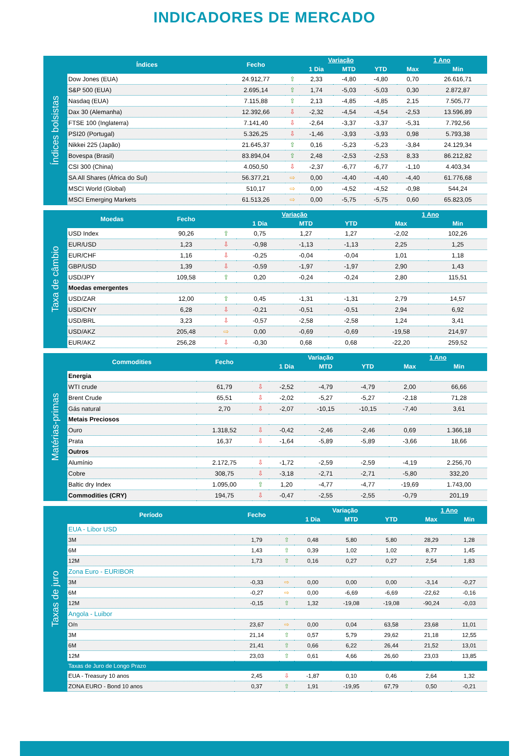INDICADORES DE MERCADO
Índices bolsistas
| Índices | Fecho | Variação | | | | 1 Ano | |
| --- | --- | --- | --- | --- | --- | --- | --- |
| | | | 1 Dia | MTD | YTD | Max | Min |
| Dow Jones (EUA) | 24.912,77 | ⇧ | 2,33 | -4,80 | -4,80 | 0,70 | 26.616,71 |
| S&P 500 (EUA) | 2.695,14 | ⇧ | 1,74 | -5,03 | -5,03 | 0,30 | 2.872,87 |
| Nasdaq (EUA) | 7.115,88 | ⇧ | 2,13 | -4,85 | -4,85 | 2,15 | 7.505,77 |
| Dax 30 (Alemanha) | 12.392,66 | ⇩ | -2,32 | -4,54 | -4,54 | -2,53 | 13.596,89 |
| FTSE 100 (Inglaterra) | 7.141,40 | ⇩ | -2,64 | -3,37 | -3,37 | -5,31 | 7.792,56 |
| PSI20 (Portugal) | 5.326,25 | ⇩ | -1,46 | -3,93 | -3,93 | 0,98 | 5.793,38 |
| Nikkei 225 (Japão) | 21.645,37 | ⇧ | 0,16 | -5,23 | -5,23 | -3,84 | 24.129,34 |
| Bovespa (Brasil) | 83.894,04 | ⇧ | 2,48 | -2,53 | -2,53 | 8,33 | 86.212,82 |
| CSI 300 (China) | 4.050,50 | ⇩ | -2,37 | -6,77 | -6,77 | -1,10 | 4.403,34 |
| SA All Shares (África do Sul) | 56.377,21 | ⇨ | 0,00 | -4,40 | -4,40 | -4,40 | 61.776,68 |
| MSCI World (Global) | 510,17 | ⇨ | 0,00 | -4,52 | -4,52 | -0,98 | 544,24 |
| MSCI Emerging Markets | 61.513,26 | ⇨ | 0,00 | -5,75 | -5,75 | 0,60 | 65.823,05 |
Taxa de câmbio
| Moedas | Fecho | Variação | | | | 1 Ano | |
| --- | --- | --- | --- | --- | --- | --- | --- |
| | | | 1 Dia | MTD | YTD | Max | Min |
| USD Index | 90,26 | ⇧ | 0,75 | 1,27 | 1,27 | -2,02 | 102,26 |
| EUR/USD | 1,23 | ⇩ | -0,98 | -1,13 | -1,13 | 2,25 | 1,25 |
| EUR/CHF | 1,16 | ⇩ | -0,25 | -0,04 | -0,04 | 1,01 | 1,18 |
| GBP/USD | 1,39 | ⇩ | -0,59 | -1,97 | -1,97 | 2,90 | 1,43 |
| USD/JPY | 109,58 | ⇧ | 0,20 | -0,24 | -0,24 | 2,80 | 115,51 |
| Moedas emergentes | | | | | | | |
| USD/ZAR | 12,00 | ⇧ | 0,45 | -1,31 | -1,31 | 2,79 | 14,57 |
| USD/CNY | 6,28 | ⇩ | -0,21 | -0,51 | -0,51 | 2,94 | 6,92 |
| USD/BRL | 3,23 | ⇩ | -0,57 | -2,58 | -2,58 | 1,24 | 3,41 |
| USD/AKZ | 205,48 | ⇨ | 0,00 | -0,69 | -0,69 | -19,58 | 214,97 |
| EUR/AKZ | 256,28 | ⇩ | -0,30 | 0,68 | 0,68 | -22,20 | 259,52 |
Matérias-primas
| Commodities | Fecho | Variação | | | | 1 Ano | |
| --- | --- | --- | --- | --- | --- | --- | --- |
| | | | 1 Dia | MTD | YTD | Max | Min |
| Energia | | | | | | | |
| WTI crude | 61,79 | ⇩ | -2,52 | -4,79 | -4,79 | 2,00 | 66,66 |
| Brent Crude | 65,51 | ⇩ | -2,02 | -5,27 | -5,27 | -2,18 | 71,28 |
| Gás natural | 2,70 | ⇩ | -2,07 | -10,15 | -10,15 | -7,40 | 3,61 |
| Metais Preciosos | | | | | | | |
| Ouro | 1.318,52 | ⇩ | -0,42 | -2,46 | -2,46 | 0,69 | 1.366,18 |
| Prata | 16,37 | ⇩ | -1,64 | -5,89 | -5,89 | -3,66 | 18,66 |
| Outros | | | | | | | |
| Alumínio | 2.172,75 | ⇩ | -1,72 | -2,59 | -2,59 | -4,19 | 2.256,70 |
| Cobre | 308,75 | ⇩ | -3,18 | -2,71 | -2,71 | -5,80 | 332,20 |
| Baltic dry Index | 1.095,00 | ⇧ | 1,20 | -4,77 | -4,77 | -19,69 | 1.743,00 |
| Commodities (CRY) | 194,75 | ⇩ | -0,47 | -2,55 | -2,55 | -0,79 | 201,19 |
Taxas de juro
| Período | Fecho | Variação | | | | 1 Ano | |
| --- | --- | --- | --- | --- | --- | --- | --- |
| | | | 1 Dia | MTD | YTD | Max | Min |
| EUA - Libor USD | | | | | | | |
| 3M | 1,79 | ⇧ | 0,48 | 5,80 | 5,80 | 28,29 | 1,28 |
| 6M | 1,43 | ⇧ | 0,39 | 1,02 | 1,02 | 8,77 | 1,45 |
| 12M | 1,73 | ⇧ | 0,16 | 0,27 | 0,27 | 2,54 | 1,83 |
| Zona Euro - EURIBOR | | | | | | | |
| 3M | -0,33 | ⇨ | 0,00 | 0,00 | 0,00 | -3,14 | -0,27 |
| 6M | -0,27 | ⇨ | 0,00 | -6,69 | -6,69 | -22,62 | -0,16 |
| 12M | -0,15 | ⇧ | 1,32 | -19,08 | -19,08 | -90,24 | -0,03 |
| Angola - Luibor | | | | | | | |
| O/n | 23,67 | ⇨ | 0,00 | 0,04 | 63,58 | 23,68 | 11,01 |
| 3M | 21,14 | ⇧ | 0,57 | 5,79 | 29,62 | 21,18 | 12,55 |
| 6M | 21,41 | ⇧ | 0,66 | 6,22 | 26,44 | 21,52 | 13,01 |
| 12M | 23,03 | ⇧ | 0,61 | 4,66 | 26,60 | 23,03 | 13,85 |
| Taxas de Juro de Longo Prazo | | | | | | | |
| EUA - Treasury 10 anos | 2,45 | ⇩ | -1,87 | 0,10 | 0,46 | 2,64 | 1,32 |
| ZONA EURO - Bond 10 anos | 0,37 | ⇧ | 1,91 | -19,95 | 67,79 | 0,50 | -0,21 |